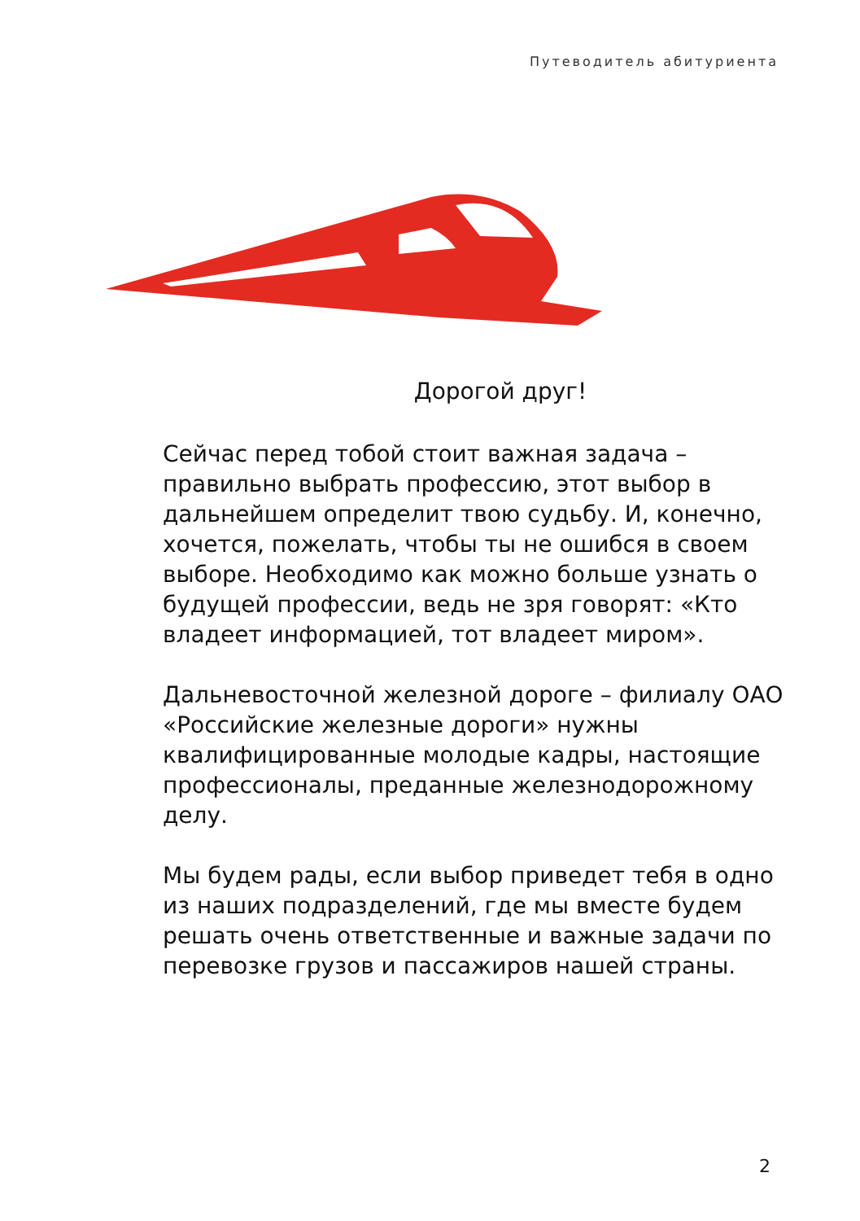Путеводитель абитуриента
Дорогой друг!
Сейчас перед тобой стоит важная задача – правильно выбрать профессию, этот выбор в дальнейшем определит твою судьбу. И, конечно, хочется, пожелать, чтобы ты не ошибся в своем выборе. Необходимо как можно больше узнать о будущей профессии, ведь не зря говорят: «Кто владеет информацией, тот владеет миром».
Дальневосточной железной дороге – филиалу ОАО «Российские железные дороги» нужны квалифицированные молодые кадры, настоящие профессионалы, преданные железнодорожному делу.
Мы будем рады, если выбор приведет тебя в одно из наших подразделений, где мы вместе будем решать очень ответственные и важные задачи по перевозке грузов и пассажиров нашей страны.
2